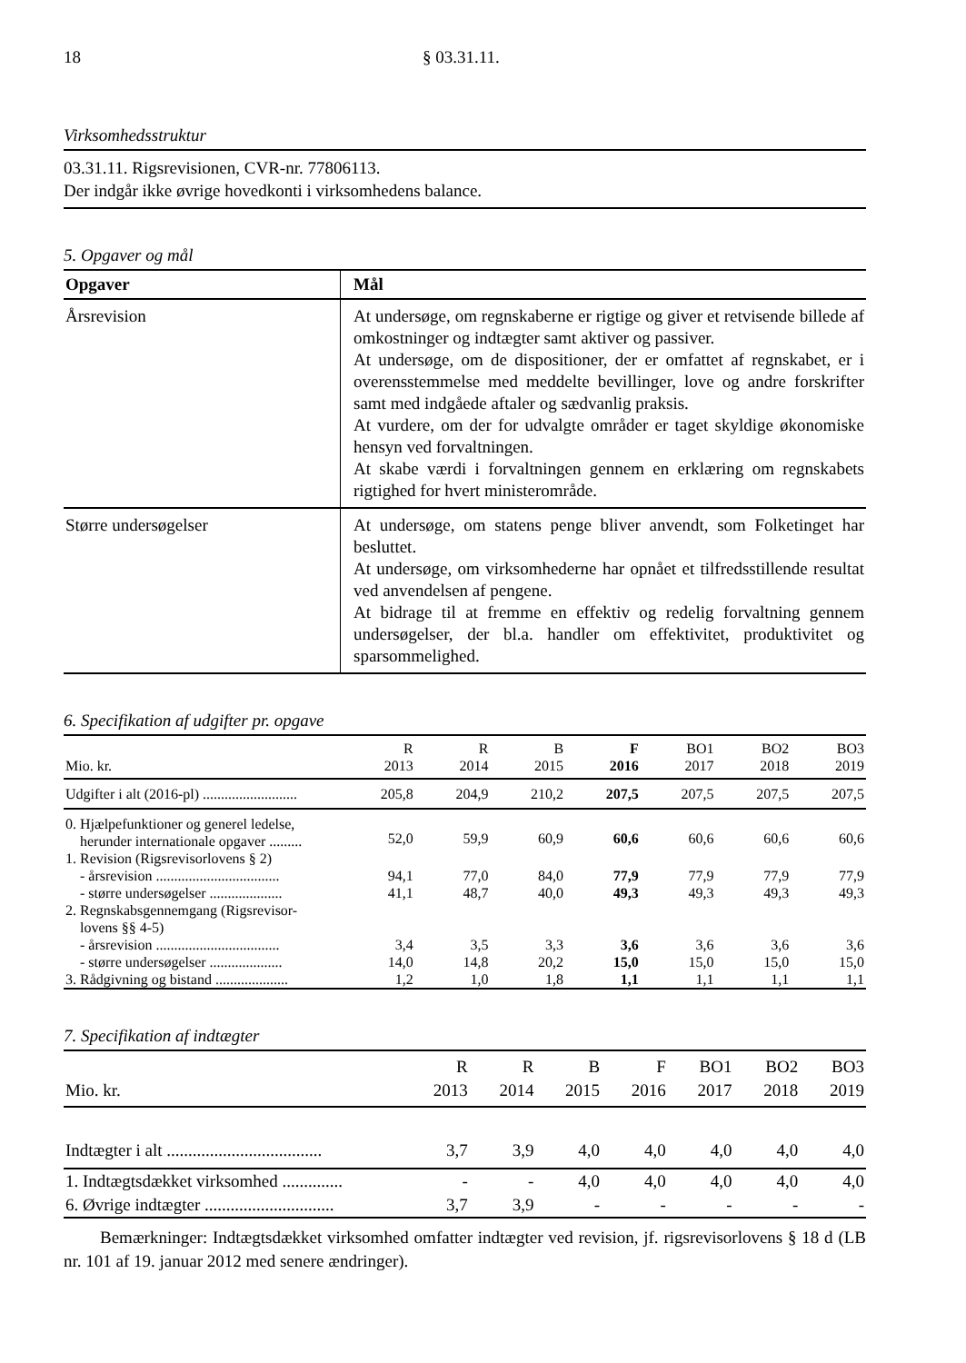18 § 03.31.11.
Virksomhedsstruktur
03.31.11. Rigsrevisionen, CVR-nr. 77806113.
Der indgår ikke øvrige hovedkonti i virksomhedens balance.
5. Opgaver og mål
| Opgaver | Mål |
| --- | --- |
| Årsrevision | At undersøge, om regnskaberne er rigtige og giver et retvisende billede af omkostninger og indtægter samt aktiver og passiver. At undersøge, om de dispositioner, der er omfattet af regnskabet, er i overensstemmelse med meddelte bevillinger, love og andre forskrifter samt med indgåede aftaler og sædvanlig praksis. At vurdere, om der for udvalgte områder er taget skyldige økonomiske hensyn ved forvaltningen. At skabe værdi i forvaltningen gennem en erklæring om regnskabets rigtighed for hvert ministerområde. |
| Større undersøgelser | At undersøge, om statens penge bliver anvendt, som Folketinget har besluttet. At undersøge, om virksomhederne har opnået et tilfredsstillende resultat ved anvendelsen af pengene. At bidrage til at fremme en effektiv og redelig forvaltning gennem undersøgelser, der bl.a. handler om effektivitet, produktivitet og sparsommelighed. |
6. Specifikation af udgifter pr. opgave
| Mio. kr. | R 2013 | R 2014 | B 2015 | F 2016 | BO1 2017 | BO2 2018 | BO3 2019 |
| --- | --- | --- | --- | --- | --- | --- | --- |
| Udgifter i alt (2016-pl) .......................... | 205,8 | 204,9 | 210,2 | 207,5 | 207,5 | 207,5 | 207,5 |
| 0. Hjælpefunktioner og generel ledelse, herunder internationale opgaver ......... | 52,0 | 59,9 | 60,9 | 60,6 | 60,6 | 60,6 | 60,6 |
| 1. Revision (Rigsrevisorlovens § 2) | | | | | | | |
| - årsrevision .................................. | 94,1 | 77,0 | 84,0 | 77,9 | 77,9 | 77,9 | 77,9 |
| - større undersøgelser .................... | 41,1 | 48,7 | 40,0 | 49,3 | 49,3 | 49,3 | 49,3 |
| 2. Regnskabsgennemgang (Rigsrevisor- lovens §§ 4-5) | | | | | | | |
| - årsrevision .................................. | 3,4 | 3,5 | 3,3 | 3,6 | 3,6 | 3,6 | 3,6 |
| - større undersøgelser .................... | 14,0 | 14,8 | 20,2 | 15,0 | 15,0 | 15,0 | 15,0 |
| 3. Rådgivning og bistand .................... | 1,2 | 1,0 | 1,8 | 1,1 | 1,1 | 1,1 | 1,1 |
7. Specifikation af indtægter
| Mio. kr. | R 2013 | R 2014 | B 2015 | F 2016 | BO1 2017 | BO2 2018 | BO3 2019 |
| --- | --- | --- | --- | --- | --- | --- | --- |
| Indtægter i alt .................................... | 3,7 | 3,9 | 4,0 | 4,0 | 4,0 | 4,0 | 4,0 |
| 1. Indtægtsdækket virksomhed .............. | - | - | 4,0 | 4,0 | 4,0 | 4,0 | 4,0 |
| 6. Øvrige indtægter .............................. | 3,7 | 3,9 | - | - | - | - | - |
Bemærkninger: Indtægtsdækket virksomhed omfatter indtægter ved revision, jf. rigsrevisorlovens § 18 d (LB nr. 101 af 19. januar 2012 med senere ændringer).